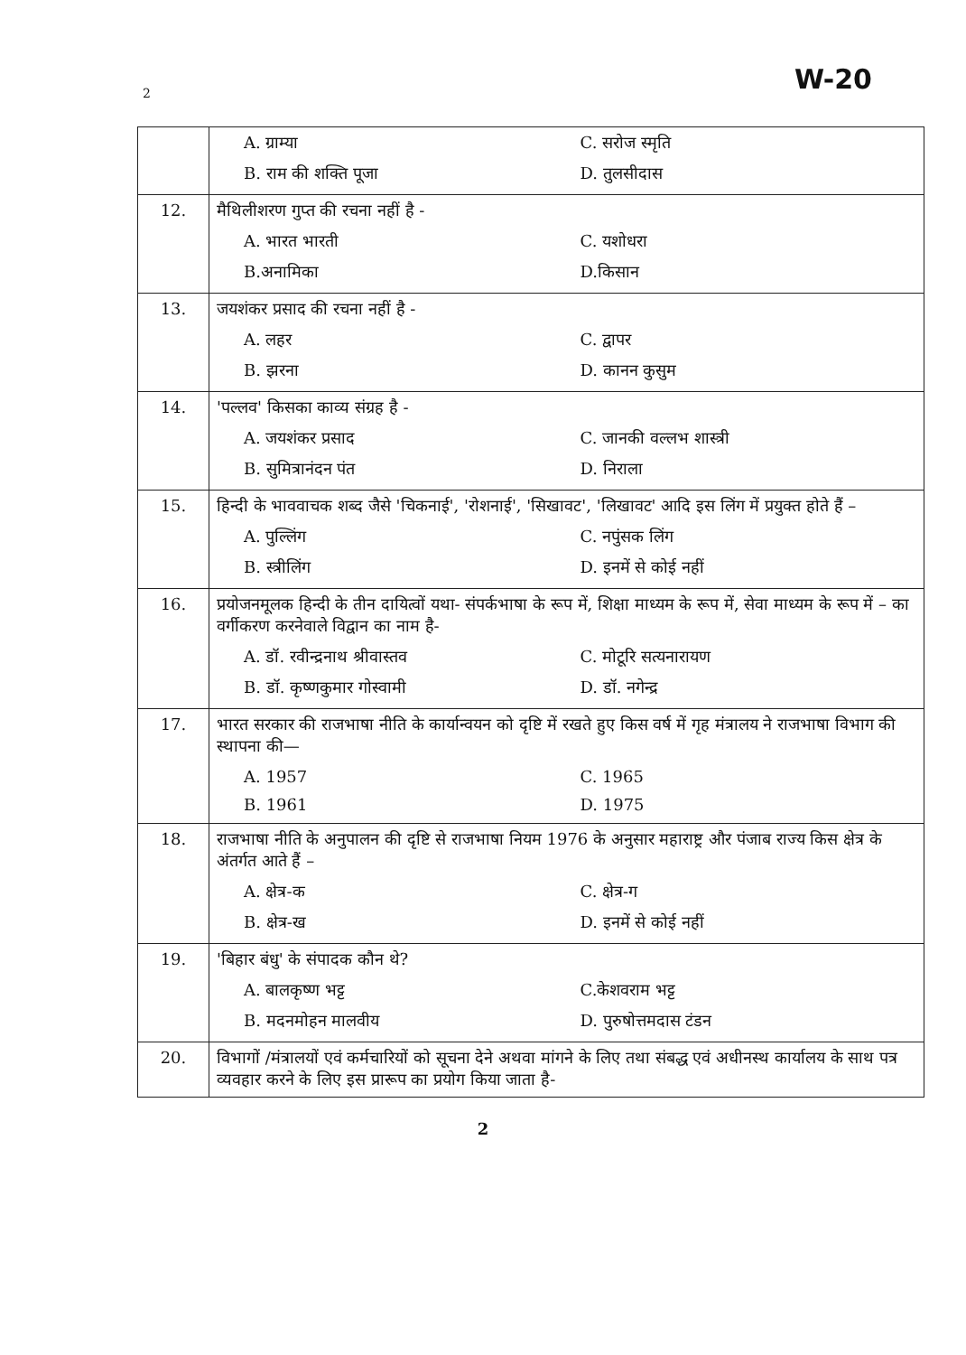2 W-20
| | A. ग्राम्या C. सरोज स्मृति B. राम की शक्ति पूजा D. तुलसीदास |
| 12. | मैथिलीशरण गुप्त की रचना नहीं है - A. भारत भारती C. यशोधरा B.अनामिका D.किसान |
| 13. | जयशंकर प्रसाद की रचना नहीं है - A. लहर C. द्वापर B. झरना D. कानन कुसुम |
| 14. | 'पल्लव' किसका काव्य संग्रह है - A. जयशंकर प्रसाद C. जानकी वल्लभ शास्त्री B. सुमित्रानंदन पंत D. निराला |
| 15. | हिन्दी के भाववाचक शब्द जैसे 'चिकनाई', 'रोशनाई', 'सिखावट', 'लिखावट' आदि इस लिंग में प्रयुक्त होते हैं – A. पुल्लिंग C. नपुंसक लिंग B. स्त्रीलिंग D. इनमें से कोई नहीं |
| 16. | प्रयोजनमूलक हिन्दी के तीन दायित्वों यथा- संपर्कभाषा के रूप में, शिक्षा माध्यम के रूप में, सेवा माध्यम के रूप में – का वर्गीकरण करनेवाले विद्वान का नाम है- A. डॉ. रवीन्द्रनाथ श्रीवास्तव C. मोटूरि सत्यनारायण B. डॉ. कृष्णकुमार गोस्वामी D. डॉ. नगेन्द्र |
| 17. | भारत सरकार की राजभाषा नीति के कार्यान्वयन को दृष्टि में रखते हुए किस वर्ष में गृह मंत्रालय ने राजभाषा विभाग की स्थापना की— A. 1957 C. 1965 B. 1961 D. 1975 |
| 18. | राजभाषा नीति के अनुपालन की दृष्टि से राजभाषा नियम 1976 के अनुसार महाराष्ट्र और पंजाब राज्य किस क्षेत्र के अंतर्गत आते हैं – A. क्षेत्र-क C. क्षेत्र-ग B. क्षेत्र-ख D. इनमें से कोई नहीं |
| 19. | 'बिहार बंधु' के संपादक कौन थे? A. बालकृष्ण भट्ट C.केशवराम भट्ट B. मदनमोहन मालवीय D. पुरुषोत्तमदास टंडन |
| 20. | विभागों /मंत्रालयों एवं कर्मचारियों को सूचना देने अथवा मांगने के लिए तथा संबद्ध एवं अधीनस्थ कार्यालय के साथ पत्र व्यवहार करने के लिए इस प्रारूप का प्रयोग किया जाता है- |
2